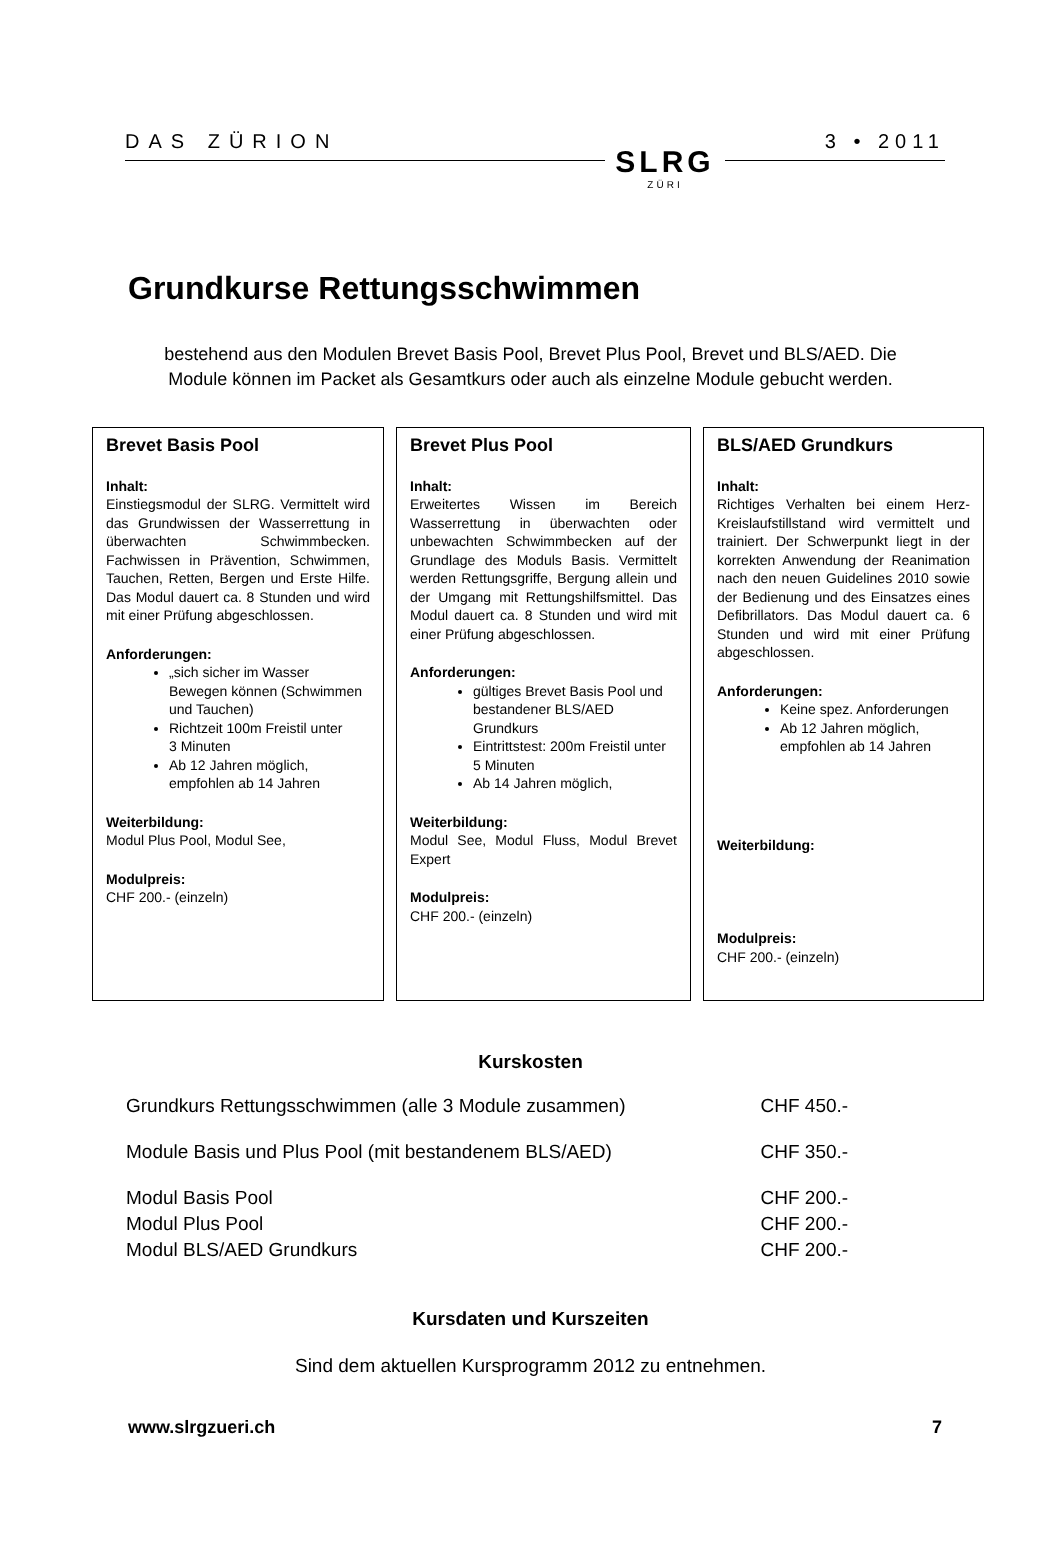DAS ZÜRION
SLRG
ZÜRI
3 • 2011
Grundkurse Rettungsschwimmen
bestehend aus den Modulen Brevet Basis Pool, Brevet Plus Pool, Brevet und BLS/AED. Die Module können im Packet als Gesamtkurs oder auch als einzelne Module gebucht werden.
Brevet Basis Pool
Inhalt:
Einstiegsmodul der SLRG. Vermittelt wird das Grundwissen der Wasserrettung in überwachten Schwimmbecken. Fachwissen in Prävention, Schwimmen, Tauchen, Retten, Bergen und Erste Hilfe. Das Modul dauert ca. 8 Stunden und wird mit einer Prüfung abgeschlossen.
Anforderungen:
„sich sicher im Wasser Bewegen können (Schwimmen und Tauchen)
Richtzeit 100m Freistil unter
3 Minuten
Ab 12 Jahren möglich, empfohlen ab 14 Jahren
Weiterbildung:
Modul Plus Pool, Modul See,
Modulpreis:
CHF 200.- (einzeln)
Brevet Plus Pool
Inhalt:
Erweitertes Wissen im Bereich Wasserrettung in überwachten oder unbewachten Schwimmbecken auf der Grundlage des Moduls Basis. Vermittelt werden Rettungsgriffe, Bergung allein und der Umgang mit Rettungshilfsmittel. Das Modul dauert ca. 8 Stunden und wird mit einer Prüfung abgeschlossen.
Anforderungen:
gültiges Brevet Basis Pool und bestandener BLS/AED Grundkurs
Eintrittstest: 200m Freistil unter
5 Minuten
Ab 14 Jahren möglich,
Weiterbildung:
Modul See, Modul Fluss, Modul Brevet Expert
Modulpreis:
CHF 200.- (einzeln)
BLS/AED Grundkurs
Inhalt:
Richtiges Verhalten bei einem Herz-Kreislaufstillstand wird vermittelt und trainiert. Der Schwerpunkt liegt in der korrekten Anwendung der Reanimation nach den neuen Guidelines 2010 sowie der Bedienung und des Einsatzes eines Defibrillators. Das Modul dauert ca. 6 Stunden und wird mit einer Prüfung abgeschlossen.
Anforderungen:
Keine spez. Anforderungen
Ab 12 Jahren möglich, empfohlen ab 14 Jahren
Weiterbildung:
Modulpreis:
CHF 200.- (einzeln)
Kurskosten
| Grundkurs Rettungsschwimmen (alle 3 Module zusammen) | CHF 450.- |
| Module Basis und Plus Pool (mit bestandenem BLS/AED) | CHF 350.- |
| Modul Basis Pool | CHF 200.- |
| Modul Plus Pool | CHF 200.- |
| Modul BLS/AED Grundkurs | CHF 200.- |
Kursdaten und Kurszeiten
Sind dem aktuellen Kursprogramm 2012 zu entnehmen.
www.slrgzueri.ch 7